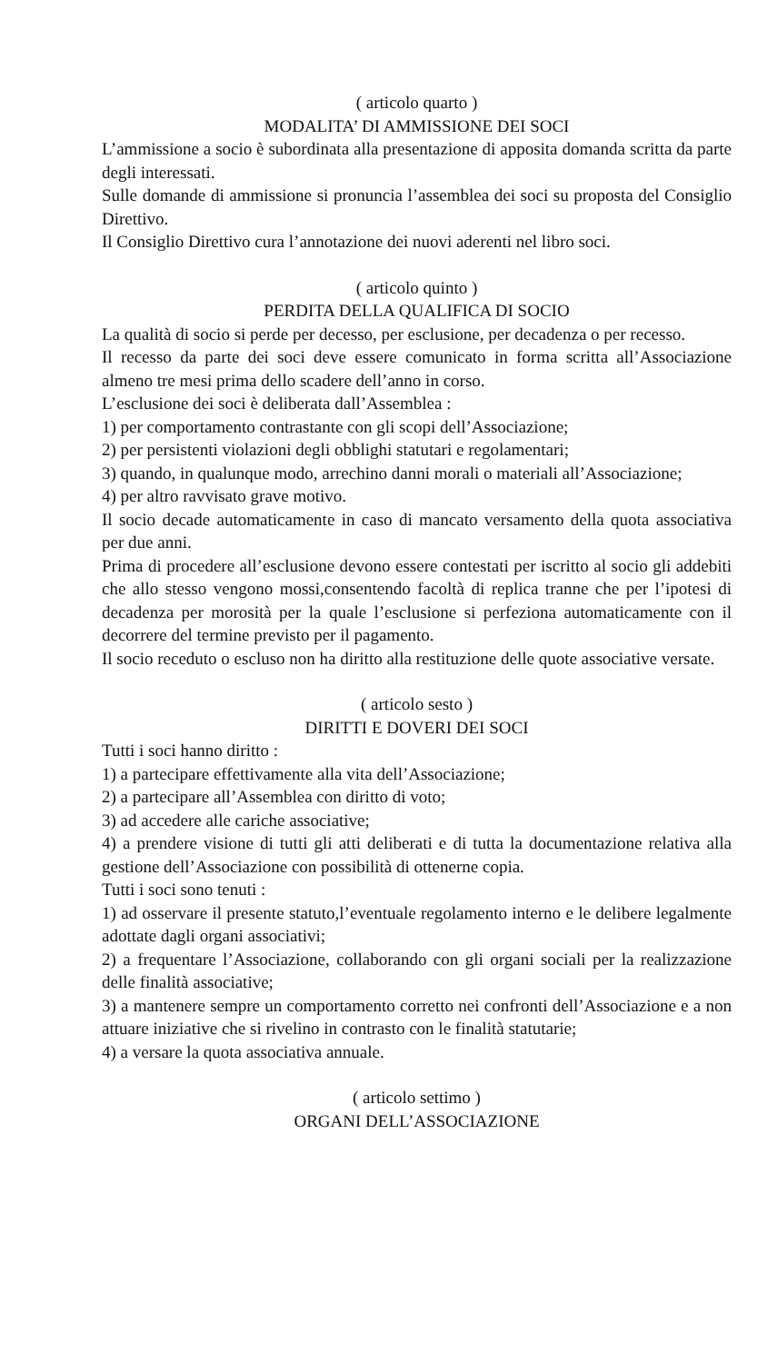( articolo quarto )
MODALITA’ DI AMMISSIONE DEI SOCI
L’ammissione a socio è subordinata alla presentazione di apposita domanda scritta da parte degli interessati.
Sulle domande di ammissione si pronuncia l’assemblea dei soci su proposta del Consiglio Direttivo.
Il Consiglio Direttivo cura l’annotazione dei nuovi aderenti nel libro soci.
( articolo quinto )
PERDITA DELLA QUALIFICA DI SOCIO
La qualità di socio si perde per decesso, per esclusione, per decadenza o per recesso.
Il recesso da parte dei soci deve essere comunicato in forma scritta all’Associazione almeno tre mesi prima dello scadere dell’anno in corso.
L’esclusione dei soci è deliberata dall’Assemblea :
1) per comportamento contrastante con gli scopi dell’Associazione;
2) per persistenti violazioni degli obblighi statutari e regolamentari;
3) quando, in qualunque modo, arrechino danni morali o materiali all’Associazione;
4) per altro ravvisato grave motivo.
Il socio decade automaticamente in caso di mancato versamento della quota associativa per due anni.
Prima di procedere all’esclusione devono essere contestati per iscritto al socio gli addebiti che allo stesso vengono mossi,consentendo facoltà di replica tranne che per l’ipotesi di decadenza per morosità per la quale l’esclusione si perfeziona automaticamente con il decorrere del termine previsto per il pagamento.
Il socio receduto o escluso non ha diritto alla restituzione delle quote associative versate.
( articolo sesto )
DIRITTI E DOVERI DEI SOCI
Tutti i soci hanno diritto :
1) a partecipare effettivamente alla vita dell’Associazione;
2) a partecipare all’Assemblea con diritto di voto;
3) ad accedere alle cariche associative;
4) a prendere visione di tutti gli atti deliberati e di tutta la documentazione relativa alla gestione dell’Associazione con possibilità di ottenerne copia.
Tutti i soci sono tenuti :
1) ad osservare il presente statuto,l’eventuale regolamento interno e le delibere legalmente adottate dagli organi associativi;
2) a frequentare l’Associazione, collaborando con gli organi sociali per la realizzazione delle finalità associative;
3) a mantenere sempre un comportamento corretto nei confronti dell’Associazione e a non attuare iniziative che si rivelino in contrasto con le finalità statutarie;
4) a versare la quota associativa annuale.
( articolo settimo )
ORGANI DELL’ASSOCIAZIONE